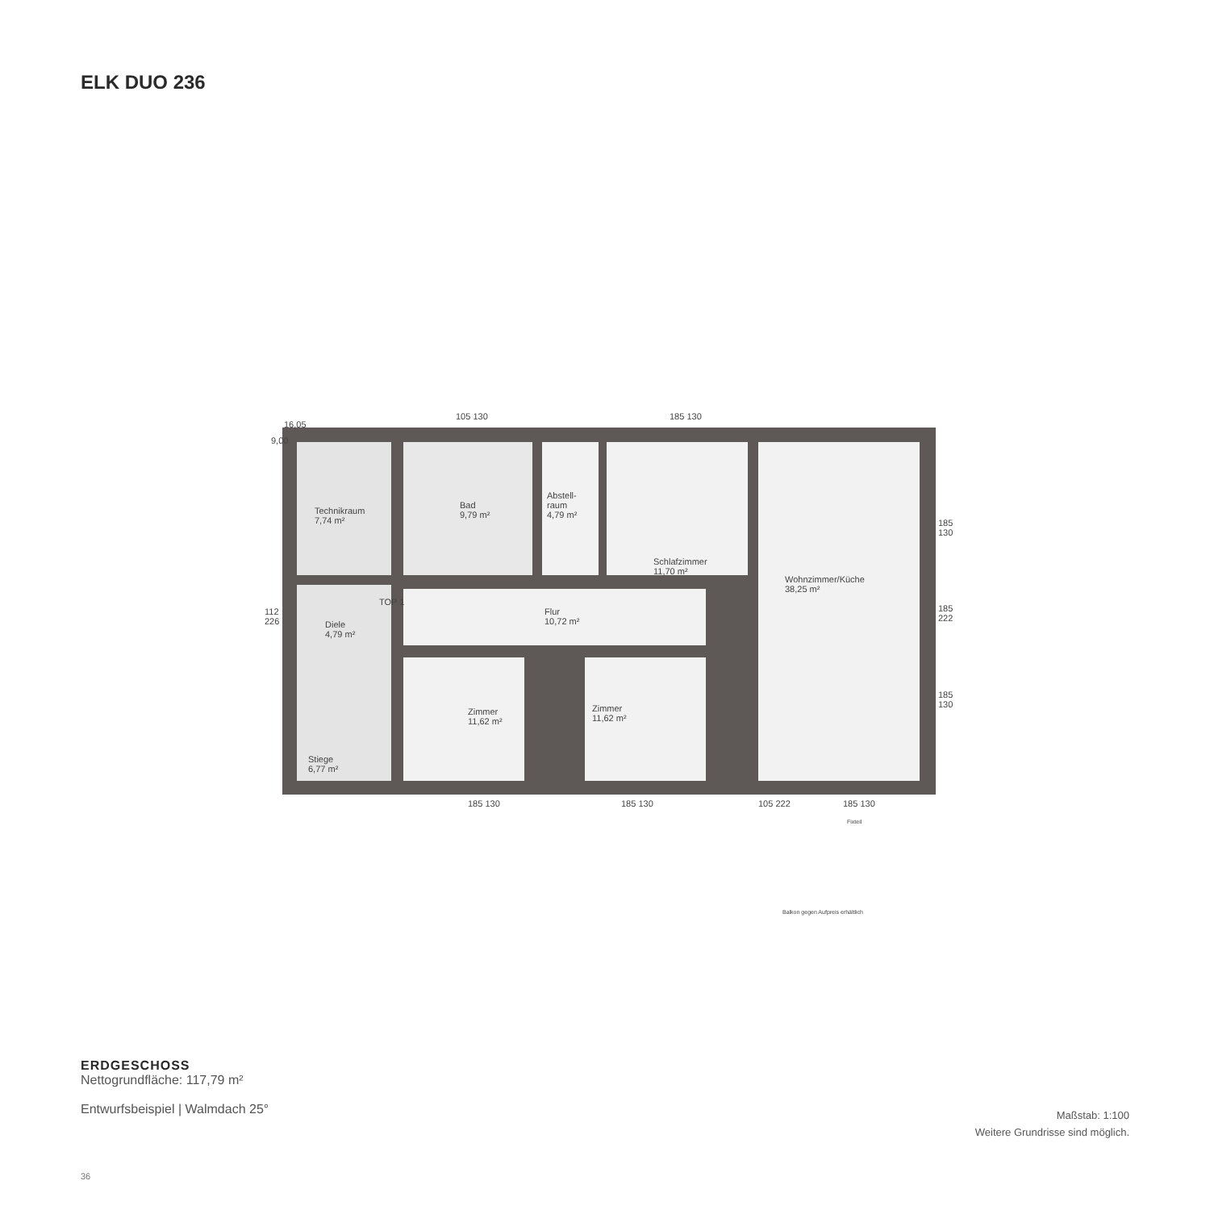ELK DUO 236
Technikraum
7,74 m²
Bad
9,79 m²
Abstell-
raum
4,79 m²
Schlafzimmer
11,70 m²
Wohnzimmer/Küche
38,25 m²
Diele
4,79 m²
Flur
10,72 m²
Zimmer
11,62 m²
Zimmer
11,62 m²
Stiege
6,77 m²
TOP 1
16,05
9,00
112
226
185
130
185
222
185
130
105 130 185 130
185 130 185 130 105 222 185 130
Fixteil
Balkon gegen Aufpreis erhältlich
ERDGESCHOSS
Nettogrundfläche: 117,79 m²
Entwurfsbeispiel | Walmdach 25°
Maßstab: 1:100
Weitere Grundrisse sind möglich.
36